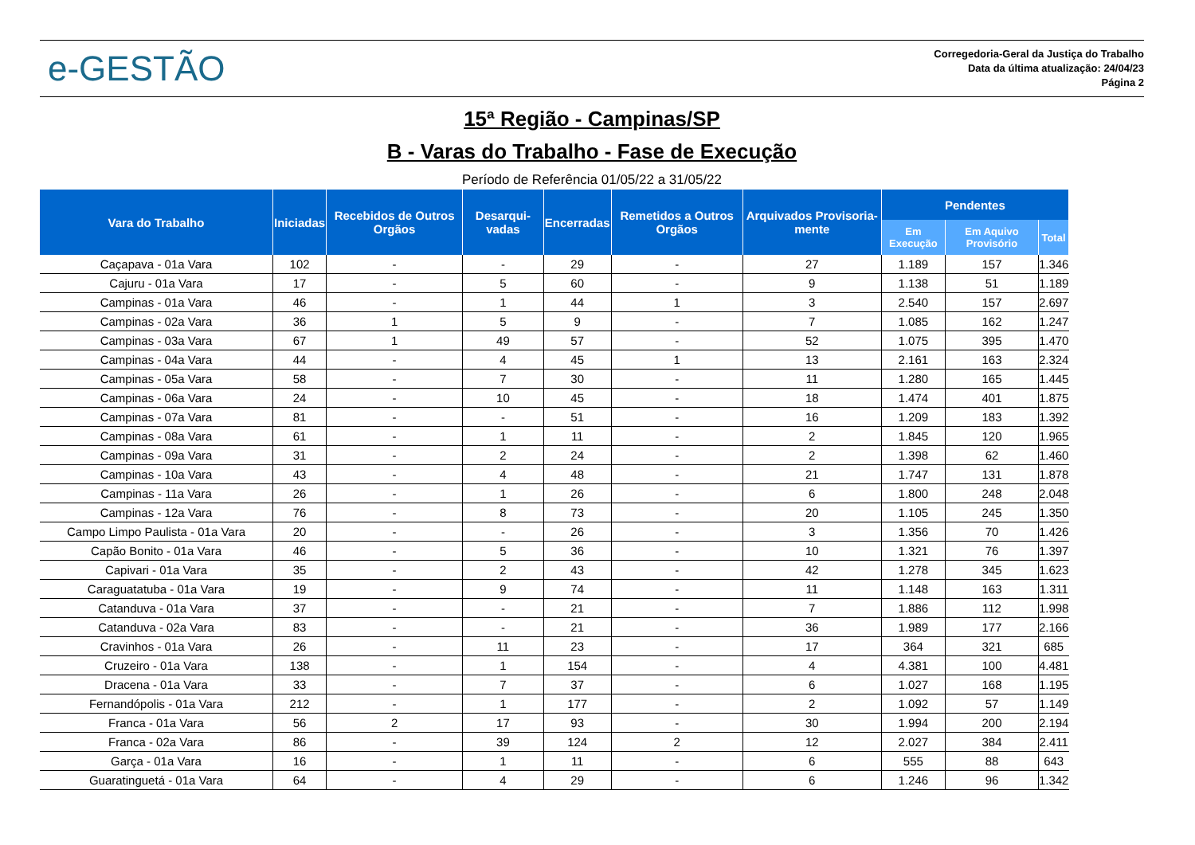e-GESTÃO
Corregedoria-Geral da Justiça do Trabalho
Data da última atualização: 24/04/23
Página 2
15ª Região - Campinas/SP
B - Varas do Trabalho - Fase de Execução
Período de Referência 01/05/22 a 31/05/22
| Vara do Trabalho | Iniciadas | Recebidos de Outros Orgãos | Desarqui-vadas | Encerradas | Remetidos a Outros Orgãos | Arquivados Provisoria-mente | Pendentes | | |
| --- | --- | --- | --- | --- | --- | --- | --- | --- | --- |
| | | | | | | | Em Execução | Em Aquivo Provisório | Total |
| Caçapava - 01a Vara | 102 | - | - | 29 | - | 27 | 1.189 | 157 | 1.346 |
| Cajuru - 01a Vara | 17 | - | 5 | 60 | - | 9 | 1.138 | 51 | 1.189 |
| Campinas - 01a Vara | 46 | - | 1 | 44 | 1 | 3 | 2.540 | 157 | 2.697 |
| Campinas - 02a Vara | 36 | 1 | 5 | 9 | - | 7 | 1.085 | 162 | 1.247 |
| Campinas - 03a Vara | 67 | 1 | 49 | 57 | - | 52 | 1.075 | 395 | 1.470 |
| Campinas - 04a Vara | 44 | - | 4 | 45 | 1 | 13 | 2.161 | 163 | 2.324 |
| Campinas - 05a Vara | 58 | - | 7 | 30 | - | 11 | 1.280 | 165 | 1.445 |
| Campinas - 06a Vara | 24 | - | 10 | 45 | - | 18 | 1.474 | 401 | 1.875 |
| Campinas - 07a Vara | 81 | - | - | 51 | - | 16 | 1.209 | 183 | 1.392 |
| Campinas - 08a Vara | 61 | - | 1 | 11 | - | 2 | 1.845 | 120 | 1.965 |
| Campinas - 09a Vara | 31 | - | 2 | 24 | - | 2 | 1.398 | 62 | 1.460 |
| Campinas - 10a Vara | 43 | - | 4 | 48 | - | 21 | 1.747 | 131 | 1.878 |
| Campinas - 11a Vara | 26 | - | 1 | 26 | - | 6 | 1.800 | 248 | 2.048 |
| Campinas - 12a Vara | 76 | - | 8 | 73 | - | 20 | 1.105 | 245 | 1.350 |
| Campo Limpo Paulista - 01a Vara | 20 | - | - | 26 | - | 3 | 1.356 | 70 | 1.426 |
| Capão Bonito - 01a Vara | 46 | - | 5 | 36 | - | 10 | 1.321 | 76 | 1.397 |
| Capivari - 01a Vara | 35 | - | 2 | 43 | - | 42 | 1.278 | 345 | 1.623 |
| Caraguatatuba - 01a Vara | 19 | - | 9 | 74 | - | 11 | 1.148 | 163 | 1.311 |
| Catanduva - 01a Vara | 37 | - | - | 21 | - | 7 | 1.886 | 112 | 1.998 |
| Catanduva - 02a Vara | 83 | - | - | 21 | - | 36 | 1.989 | 177 | 2.166 |
| Cravinhos - 01a Vara | 26 | - | 11 | 23 | - | 17 | 364 | 321 | 685 |
| Cruzeiro - 01a Vara | 138 | - | 1 | 154 | - | 4 | 4.381 | 100 | 4.481 |
| Dracena - 01a Vara | 33 | - | 7 | 37 | - | 6 | 1.027 | 168 | 1.195 |
| Fernandópolis - 01a Vara | 212 | - | 1 | 177 | - | 2 | 1.092 | 57 | 1.149 |
| Franca - 01a Vara | 56 | 2 | 17 | 93 | - | 30 | 1.994 | 200 | 2.194 |
| Franca - 02a Vara | 86 | - | 39 | 124 | 2 | 12 | 2.027 | 384 | 2.411 |
| Garça - 01a Vara | 16 | - | 1 | 11 | - | 6 | 555 | 88 | 643 |
| Guaratinguetá - 01a Vara | 64 | - | 4 | 29 | - | 6 | 1.246 | 96 | 1.342 |